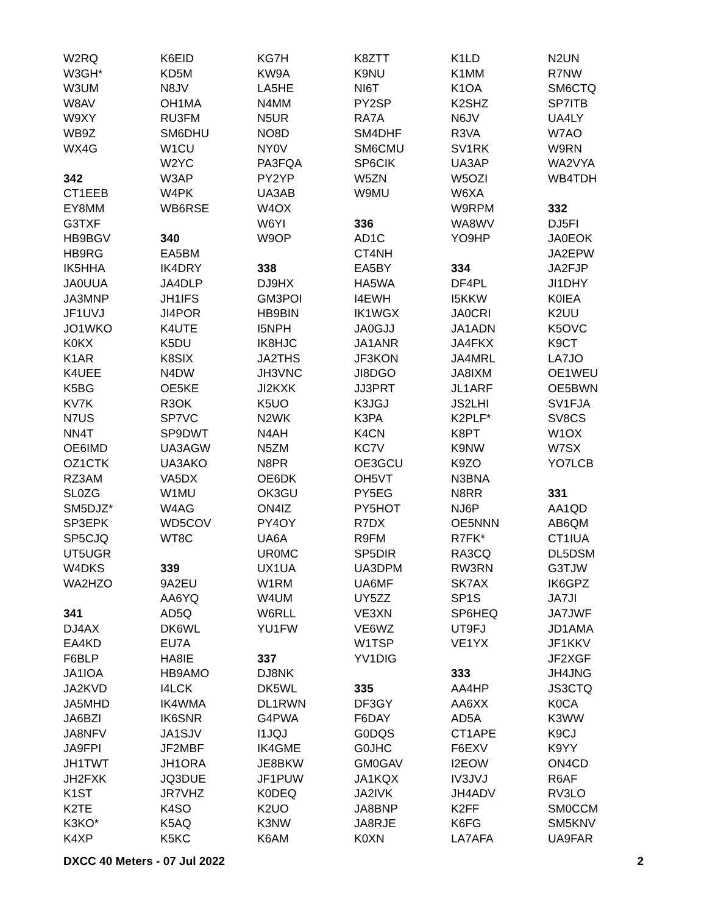W2RQ
W3GH*
W3UM
W8AV
W9XY
WB9Z
WX4G
342
CT1EEB
EY8MM
G3TXF
HB9BGV
HB9RG
IK5HHA
JA0UUA
JA3MNP
JF1UVJ
JO1WKO
K0KX
K1AR
K4UEE
K5BG
KV7K
N7US
NN4T
OE6IMD
OZ1CTK
RZ3AM
SL0ZG
SM5DJZ*
SP3EPK
SP5CJQ
UT5UGR
W4DKS
WA2HZO
341
DJ4AX
EA4KD
F6BLP
JA1IOA
JA2KVD
JA5MHD
JA6BZI
JA8NFV
JA9FPI
JH1TWT
JH2FXK
K1ST
K2TE
K3KO*
K4XP
K6EID
KD5M
N8JV
OH1MA
RU3FM
SM6DHU
W1CU
W2YC
W3AP
W4PK
WB6RSE
340
EA5BM
IK4DRY
JA4DLP
JH1IFS
JI4POR
K4UTE
K5DU
K8SIX
N4DW
OE5KE
R3OK
SP7VC
SP9DWT
UA3AGW
UA3AKO
VA5DX
W1MU
W4AG
WD5COV
WT8C
339
9A2EU
AA6YQ
AD5Q
DK6WL
EU7A
HA8IE
HB9AMO
I4LCK
IK4WMA
IK6SNR
JA1SJV
JF2MBF
JH1ORA
JQ3DUE
JR7VHZ
K4SO
K5AQ
K5KC
KG7H
KW9A
LA5HE
N4MM
N5UR
NO8D
NY0V
PA3FQA
PY2YP
UA3AB
W4OX
W6YI
W9OP
338
DJ9HX
GM3POI
HB9BIN
I5NPH
IK8HJC
JA2THS
JH3VNC
JI2KXK
K5UO
N2WK
N4AH
N5ZM
N8PR
OE6DK
OK3GU
ON4IZ
PY4OY
UA6A
UR0MC
UX1UA
W1RM
W4UM
W6RLL
YU1FW
337
DJ8NK
DK5WL
DL1RWN
G4PWA
I1JQJ
IK4GME
JE8BKW
JF1PUW
K0DEQ
K2UO
K3NW
K6AM
K8ZTT
K9NU
NI6T
PY2SP
RA7A
SM4DHF
SM6CMU
SP6CIK
W5ZN
W9MU
336
AD1C
CT4NH
EA5BY
HA5WA
I4EWH
IK1WGX
JA0GJJ
JA1ANR
JF3KON
JI8DGO
JJ3PRT
K3JGJ
K3PA
K4CN
KC7V
OE3GCU
OH5VT
PY5EG
PY5HOT
R7DX
R9FM
SP5DIR
UA3DPM
UA6MF
UY5ZZ
VE3XN
VE6WZ
W1TSP
YV1DIG
335
DF3GY
F6DAY
G0DQS
G0JHC
GM0GAV
JA1KQX
JA2IVK
JA8BNP
JA8RJE
K0XN
K1LD
K1MM
K1OA
K2SHZ
N6JV
R3VA
SV1RK
UA3AP
W5OZI
W6XA
W9RPM
WA8WV
YO9HP
334
DF4PL
I5KKW
JA0CRI
JA1ADN
JA4FKX
JA4MRL
JA8IXM
JL1ARF
JS2LHI
K2PLF*
K8PT
K9NW
K9ZO
N3BNA
N8RR
NJ6P
OE5NNN
R7FK*
RA3CQ
RW3RN
SK7AX
SP1S
SP6HEQ
UT9FJ
VE1YX
333
AA4HP
AA6XX
AD5A
CT1APE
F6EXV
I2EOW
IV3JVJ
JH4ADV
K2FF
K6FG
LA7AFA
N2UN
R7NW
SM6CTQ
SP7ITB
UA4LY
W7AO
W9RN
WA2VYA
WB4TDH
332
DJ5FI
JA0EOK
JA2EPW
JA2FJP
JI1DHY
K0IEA
K2UU
K5OVC
K9CT
LA7JO
OE1WEU
OE5BWN
SV1FJA
SV8CS
W1OX
W7SX
YO7LCB
331
AA1QD
AB6QM
CT1IUA
DL5DSM
G3TJW
IK6GPZ
JA7JI
JA7JWF
JD1AMA
JF1KKV
JF2XGF
JH4JNG
JS3CTQ
K0CA
K3WW
K9CJ
K9YY
ON4CD
R6AF
RV3LO
SM0CCM
SM5KNV
UA9FAR
DXCC 40 Meters - 07 Jul 2022 2